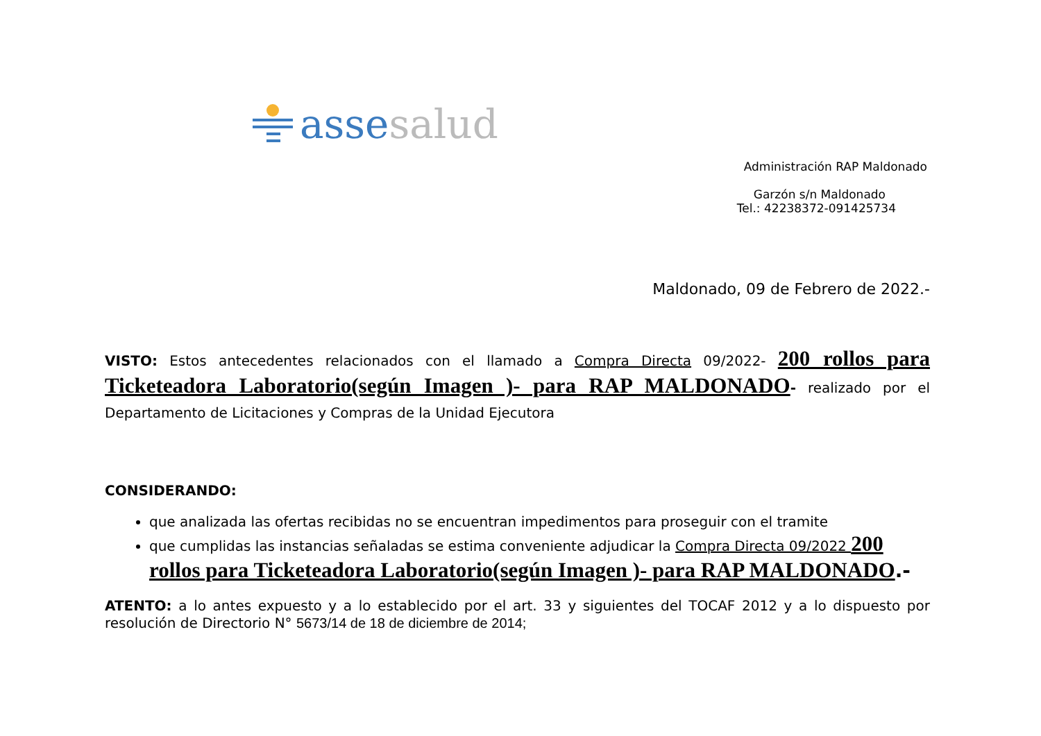asse salud
Administración RAP Maldonado
Garzón s/n Maldonado
Tel.: 42238372-091425734
Maldonado, 09 de Febrero de 2022.-
VISTO: Estos antecedentes relacionados con el llamado a Compra Directa 09/2022- 200 rollos para Ticketeadora Laboratorio(según Imagen )- para RAP MALDONADO- realizado por el Departamento de Licitaciones y Compras de la Unidad Ejecutora
CONSIDERANDO:
que analizada las ofertas recibidas no se encuentran impedimentos para proseguir con el tramite
que cumplidas las instancias señaladas se estima conveniente adjudicar la Compra Directa 09/2022 200 rollos para Ticketeadora Laboratorio(según Imagen )- para RAP MALDONADO.-
ATENTO: a lo antes expuesto y a lo establecido por el art. 33 y siguientes del TOCAF 2012 y a lo dispuesto por resolución de Directorio N° 5673/14 de 18 de diciembre de 2014;